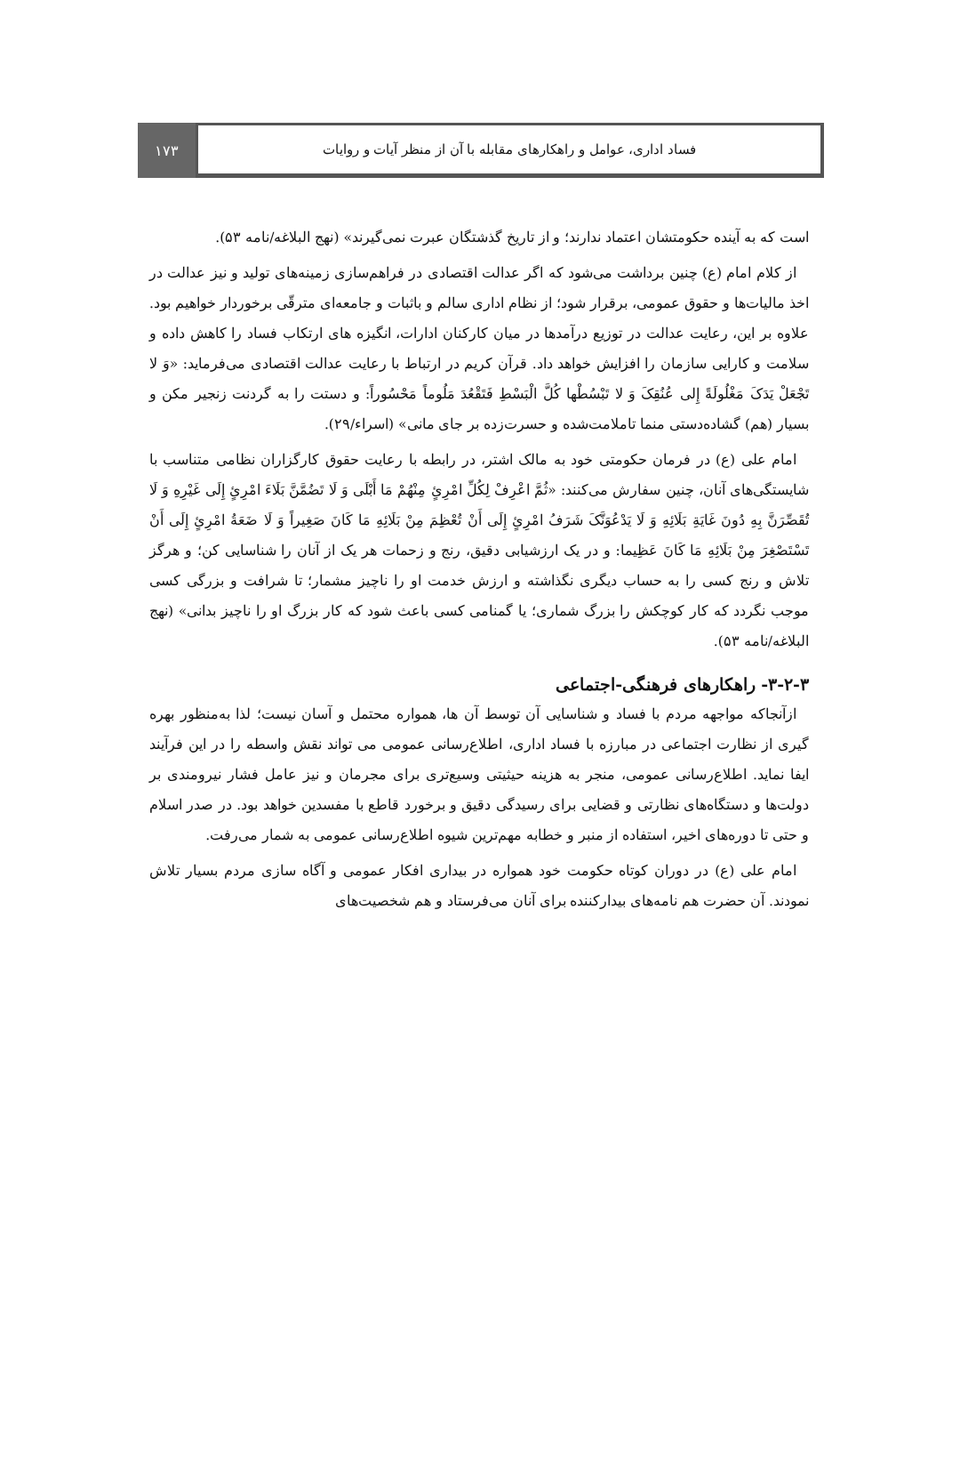فساد اداری، عوامل و راهکارهای مقابله با آن از منظر آیات و روایات
۱۷۳
است که به آینده حکومتشان اعتماد ندارند؛ و از تاریخ گذشتگان عبرت نمی‌گیرند» (نهج البلاغه/نامه ۵۳).
از کلام امام (ع) چنین برداشت می‌شود که اگر عدالت اقتصادی در فراهم‌سازی زمینه‌های تولید و نیز عدالت در اخذ مالیات‌ها و حقوق عمومی، برقرار شود؛ از نظام اداری سالم و باثبات و جامعه‌ای مترقّی برخوردار خواهیم بود. علاوه بر این، رعایت عدالت در توزیع درآمدها در میان کارکنان ادارات، انگیزه های ارتکاب فساد را کاهش داده و سلامت و کارایی سازمان را افزایش خواهد داد. قرآن کریم در ارتباط با رعایت عدالت اقتصادی می‌فرماید: «وَ لا تَجْعَلْ یَدَکَ مَغْلُولَةً إِلی عُنُقِکَ وَ لا تَبْسُطْها کُلَّ الْبَسْطِ فَتَقْعُدَ مَلُوماً مَحْسُوراً: و دستت را به گردنت زنجیر مکن و بسیار (هم) گشاده‌دستی منما تاملامت‌شده و حسرت‌زده بر جای مانی» (اسراء/۲۹).
امام علی (ع) در فرمان حکومتی خود به مالک اشتر، در رابطه با رعایت حقوق کارگزاران نظامی متناسب با شایستگی‌های آنان، چنین سفارش می‌کنند: «ثُمَّ اعْرِفْ لِکُلِّ امْرِئٍ مِنْهُمْ مَا أَبْلَی وَ لَا تَضُمَّنَّ بَلَاءَ امْرِئٍ إِلَی غَیْرِهِ وَ لَا تُقَصِّرَنَّ بِهِ دُونَ غَایَةِ بَلَائِهِ وَ لَا یَدْعُوَنَّکَ شَرَفُ امْرِئٍ إِلَی أَنْ تُعْظِمَ مِنْ بَلَائِهِ مَا کَانَ صَغِیراً وَ لَا ضَعَةُ امْرِئٍ إِلَی أَنْ تَسْتَصْغِرَ مِنْ بَلَائِهِ مَا کَانَ عَظِیما: و در یک ارزشیابی دقیق، رنج و زحمات هر یک از آنان را شناسایی کن؛ و هرگز تلاش و رنج کسی را به حساب دیگری نگذاشته و ارزش خدمت او را ناچیز مشمار؛ تا شرافت و بزرگی کسی موجب نگردد که کار کوچکش را بزرگ شماری؛ یا گمنامی کسی باعث شود که کار بزرگ او را ناچیز بدانی» (نهج البلاغه/نامه ۵۳).
۳-۲-۳- راهکارهای فرهنگی-اجتماعی
ازآنجاکه مواجهه مردم با فساد و شناسایی آن توسط آن ها، همواره محتمل و آسان نیست؛ لذا به‌منظور بهره گیری از نظارت اجتماعی در مبارزه با فساد اداری، اطلاع‌رسانی عمومی می تواند نقش واسطه را در این فرآیند ایفا نماید. اطلاع‌رسانی عمومی، منجر به هزینه حیثیتی وسیع‌تری برای مجرمان و نیز عامل فشار نیرومندی بر دولت‌ها و دستگاه‌های نظارتی و قضایی برای رسیدگی دقیق و برخورد قاطع با مفسدین خواهد بود. در صدر اسلام و حتی تا دوره‌های اخیر، استفاده از منبر و خطابه مهم‌ترین شیوه اطلاع‌رسانی عمومی به شمار می‌رفت.
امام علی (ع) در دوران کوتاه حکومت خود همواره در بیداری افکار عمومی و آگاه سازی مردم بسیار تلاش نمودند. آن حضرت هم نامه‌های بیدارکننده برای آنان می‌فرستاد و هم شخصیت‌های